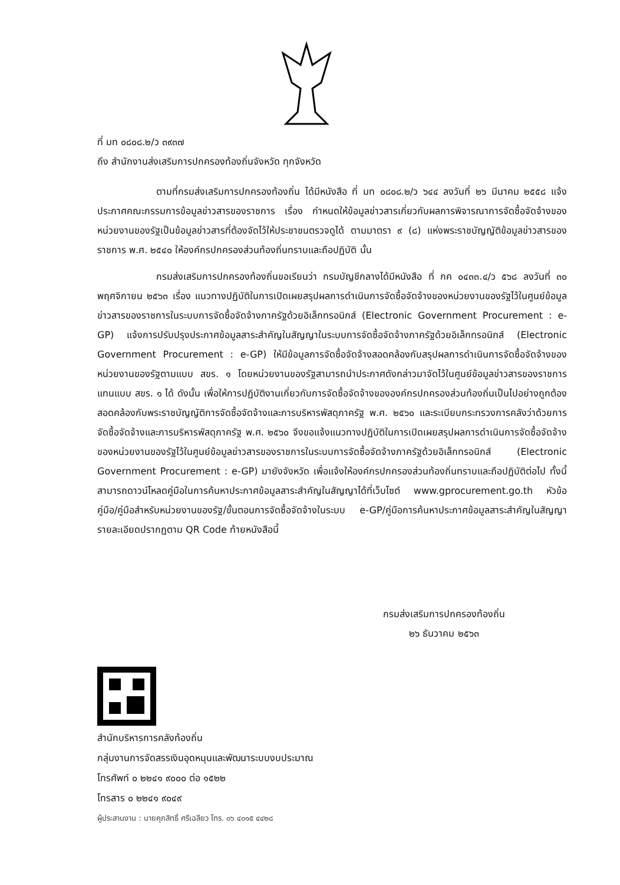ที่ มท ๐๘๐๘.๒/ว ๓๙๓๗
ถึง สำนักงานส่งเสริมการปกครองท้องถิ่นจังหวัด ทุกจังหวัด
ตามที่กรมส่งเสริมการปกครองท้องถิ่น ได้มีหนังสือ ที่ มท ๐๘๐๘.๒/ว ๖๔๔ ลงวันที่ ๒๖ มีนาคม ๒๕๕๘ แจ้งประกาศคณะกรรมการข้อมูลข่าวสารของราชการ เรื่อง กำหนดให้ข้อมูลข่าวสารเกี่ยวกับผลการพิจารณาการจัดซื้อจัดจ้างของหน่วยงานของรัฐเป็นข้อมูลข่าวสารที่ต้องจัดไว้ให้ประชาชนตรวจดูได้ ตามมาตรา ๙ (๘) แห่งพระราชบัญญัติข้อมูลข่าวสารของราชการ พ.ศ. ๒๕๔๐ ให้องค์กรปกครองส่วนท้องถิ่นทราบและถือปฏิบัติ นั้น
กรมส่งเสริมการปกครองท้องถิ่นขอเรียนว่า กรมบัญชีกลางได้มีหนังสือ ที่ กค ๐๔๓๓.๔/ว ๕๖๘ ลงวันที่ ๓๐ พฤศจิกายน ๒๕๖๓ เรื่อง แนวทางปฏิบัติในการเปิดเผยสรุปผลการดำเนินการจัดซื้อจัดจ้างของหน่วยงานของรัฐไว้ในศูนย์ข้อมูลข่าวสารของราชการในระบบการจัดซื้อจัดจ้างภาครัฐด้วยอิเล็กทรอนิกส์ (Electronic Government Procurement : e-GP) แจ้งการปรับปรุงประกาศข้อมูลสาระสำคัญในสัญญาในระบบการจัดซื้อจัดจ้างภาครัฐด้วยอิเล็กทรอนิกส์ (Electronic Government Procurement : e-GP) ให้มีข้อมูลการจัดซื้อจัดจ้างสอดคล้องกับสรุปผลการดำเนินการจัดซื้อจัดจ้างของหน่วยงานของรัฐตามแบบ สขร. ๑ โดยหน่วยงานของรัฐสามารถนำประกาศดังกล่าวมาจัดไว้ในศูนย์ข้อมูลข่าวสารของราชการแทนแบบ สขร. ๑ ได้ ดังนั้น เพื่อให้การปฏิบัติงานเกี่ยวกับการจัดซื้อจัดจ้างขององค์กรปกครองส่วนท้องถิ่นเป็นไปอย่างถูกต้อง สอดคล้องกับพระราชบัญญัติการจัดซื้อจัดจ้างและการบริหารพัสดุภาครัฐ พ.ศ. ๒๕๖๐ และระเบียบกระทรวงการคลังว่าด้วยการจัดซื้อจัดจ้างและการบริหารพัสดุภาครัฐ พ.ศ. ๒๕๖๐ จึงขอแจ้งแนวทางปฏิบัติในการเปิดเผยสรุปผลการดำเนินการจัดซื้อจัดจ้างของหน่วยงานของรัฐไว้ในศูนย์ข้อมูลข่าวสารของราชการในระบบการจัดซื้อจัดจ้างภาครัฐด้วยอิเล็กทรอนิกส์ (Electronic Government Procurement : e-GP) มายังจังหวัด เพื่อแจ้งให้องค์กรปกครองส่วนท้องถิ่นทราบและถือปฏิบัติต่อไป ทั้งนี้ สามารถดาวน์โหลดคู่มือในการค้นหาประกาศข้อมูลสาระสำคัญในสัญญาได้ที่เว็บไซต์ www.gprocurement.go.th หัวข้อ คู่มือ/คู่มือสำหรับหน่วยงานของรัฐ/ขั้นตอนการจัดซื้อจัดจ้างในระบบ e-GP/คู่มือการค้นหาประกาศข้อมูลสาระสำคัญในสัญญา รายละเอียดปรากฏตาม QR Code ท้ายหนังสือนี้
กรมส่งเสริมการปกครองท้องถิ่น
๒๖ ธันวาคม ๒๕๖๓
สำนักบริหารการคลังท้องถิ่น
กลุ่มงานการจัดสรรเงินอุดหนุนและพัฒนาระบบงบประมาณ
โทรศัพท์ ๐ ๒๒๔๑ ๙๐๐๐ ต่อ ๑๕๒๒
โทรสาร ๐ ๒๒๔๑ ๙๐๔๙
ผู้ประสานงาน : นายคุภสิทธิ์ ศรีเฉลียว โทร. ๐๖ ๔๐๑๕ ๔๔๒๘